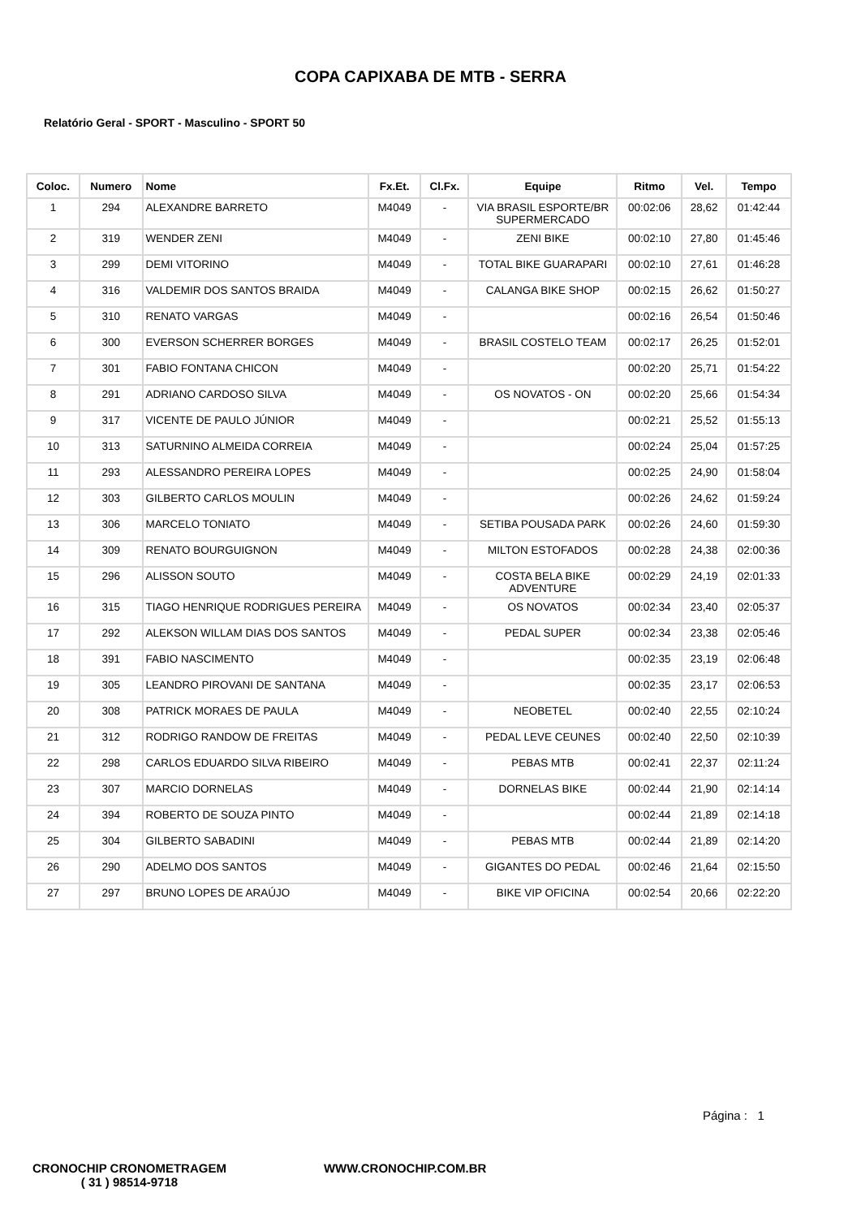COPA CAPIXABA DE MTB - SERRA
Relatório Geral - SPORT - Masculino - SPORT 50
| Coloc. | Numero | Nome | Fx.Et. | Cl.Fx. | Equipe | Ritmo | Vel. | Tempo |
| --- | --- | --- | --- | --- | --- | --- | --- | --- |
| 1 | 294 | ALEXANDRE BARRETO | M4049 | - | VIA BRASIL ESPORTE/BR SUPERMERCADO | 00:02:06 | 28,62 | 01:42:44 |
| 2 | 319 | WENDER ZENI | M4049 | - | ZENI BIKE | 00:02:10 | 27,80 | 01:45:46 |
| 3 | 299 | DEMI VITORINO | M4049 | - | TOTAL BIKE GUARAPARI | 00:02:10 | 27,61 | 01:46:28 |
| 4 | 316 | VALDEMIR DOS SANTOS BRAIDA | M4049 | - | CALANGA BIKE SHOP | 00:02:15 | 26,62 | 01:50:27 |
| 5 | 310 | RENATO VARGAS | M4049 | - | | 00:02:16 | 26,54 | 01:50:46 |
| 6 | 300 | EVERSON SCHERRER BORGES | M4049 | - | BRASIL COSTELO TEAM | 00:02:17 | 26,25 | 01:52:01 |
| 7 | 301 | FABIO FONTANA CHICON | M4049 | - | | 00:02:20 | 25,71 | 01:54:22 |
| 8 | 291 | ADRIANO CARDOSO SILVA | M4049 | - | OS NOVATOS - ON | 00:02:20 | 25,66 | 01:54:34 |
| 9 | 317 | VICENTE DE PAULO JÚNIOR | M4049 | - | | 00:02:21 | 25,52 | 01:55:13 |
| 10 | 313 | SATURNINO ALMEIDA CORREIA | M4049 | - | | 00:02:24 | 25,04 | 01:57:25 |
| 11 | 293 | ALESSANDRO PEREIRA LOPES | M4049 | - | | 00:02:25 | 24,90 | 01:58:04 |
| 12 | 303 | GILBERTO CARLOS MOULIN | M4049 | - | | 00:02:26 | 24,62 | 01:59:24 |
| 13 | 306 | MARCELO TONIATO | M4049 | - | SETIBA POUSADA PARK | 00:02:26 | 24,60 | 01:59:30 |
| 14 | 309 | RENATO BOURGUIGNON | M4049 | - | MILTON ESTOFADOS | 00:02:28 | 24,38 | 02:00:36 |
| 15 | 296 | ALISSON SOUTO | M4049 | - | COSTA BELA BIKE ADVENTURE | 00:02:29 | 24,19 | 02:01:33 |
| 16 | 315 | TIAGO HENRIQUE RODRIGUES PEREIRA | M4049 | - | OS NOVATOS | 00:02:34 | 23,40 | 02:05:37 |
| 17 | 292 | ALEKSON WILLAM DIAS DOS SANTOS | M4049 | - | PEDAL SUPER | 00:02:34 | 23,38 | 02:05:46 |
| 18 | 391 | FABIO NASCIMENTO | M4049 | - | | 00:02:35 | 23,19 | 02:06:48 |
| 19 | 305 | LEANDRO PIROVANI DE SANTANA | M4049 | - | | 00:02:35 | 23,17 | 02:06:53 |
| 20 | 308 | PATRICK MORAES DE PAULA | M4049 | - | NEOBETEL | 00:02:40 | 22,55 | 02:10:24 |
| 21 | 312 | RODRIGO RANDOW DE FREITAS | M4049 | - | PEDAL LEVE CEUNES | 00:02:40 | 22,50 | 02:10:39 |
| 22 | 298 | CARLOS EDUARDO SILVA RIBEIRO | M4049 | - | PEBAS MTB | 00:02:41 | 22,37 | 02:11:24 |
| 23 | 307 | MARCIO DORNELAS | M4049 | - | DORNELAS BIKE | 00:02:44 | 21,90 | 02:14:14 |
| 24 | 394 | ROBERTO DE SOUZA PINTO | M4049 | - | | 00:02:44 | 21,89 | 02:14:18 |
| 25 | 304 | GILBERTO SABADINI | M4049 | - | PEBAS MTB | 00:02:44 | 21,89 | 02:14:20 |
| 26 | 290 | ADELMO DOS SANTOS | M4049 | - | GIGANTES DO PEDAL | 00:02:46 | 21,64 | 02:15:50 |
| 27 | 297 | BRUNO LOPES DE ARAÚJO | M4049 | - | BIKE VIP OFICINA | 00:02:54 | 20,66 | 02:22:20 |
Página : 1
CRONOCHIP CRONOMETRAGEM
( 31 ) 98514-9718
WWW.CRONOCHIP.COM.BR